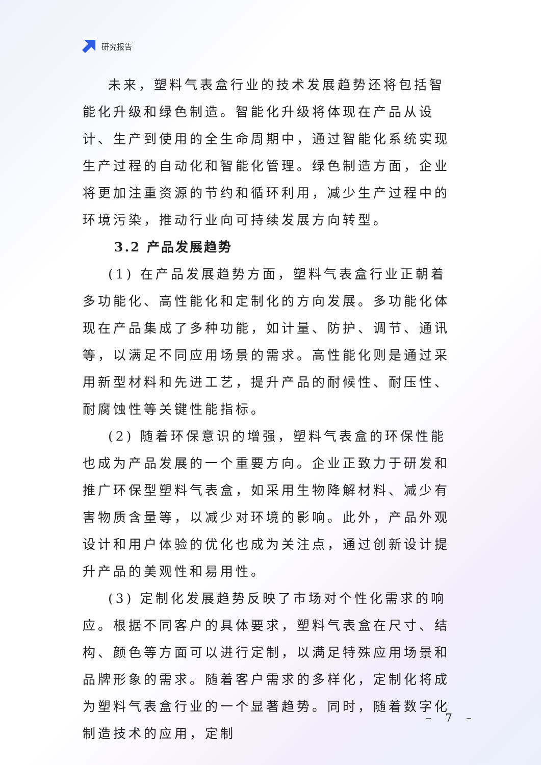研究报告
未来，塑料气表盒行业的技术发展趋势还将包括智能化升级和绿色制造。智能化升级将体现在产品从设计、生产到使用的全生命周期中，通过智能化系统实现生产过程的自动化和智能化管理。绿色制造方面，企业将更加注重资源的节约和循环利用，减少生产过程中的环境污染，推动行业向可持续发展方向转型。
3.2 产品发展趋势
(1) 在产品发展趋势方面，塑料气表盒行业正朝着多功能化、高性能化和定制化的方向发展。多功能化体现在产品集成了多种功能，如计量、防护、调节、通讯等，以满足不同应用场景的需求。高性能化则是通过采用新型材料和先进工艺，提升产品的耐候性、耐压性、耐腐蚀性等关键性能指标。
(2) 随着环保意识的增强，塑料气表盒的环保性能也成为产品发展的一个重要方向。企业正致力于研发和推广环保型塑料气表盒，如采用生物降解材料、减少有害物质含量等，以减少对环境的影响。此外，产品外观设计和用户体验的优化也成为关注点，通过创新设计提升产品的美观性和易用性。
(3) 定制化发展趋势反映了市场对个性化需求的响应。根据不同客户的具体要求，塑料气表盒在尺寸、结构、颜色等方面可以进行定制，以满足特殊应用场景和品牌形象的需求。随着客户需求的多样化，定制化将成为塑料气表盒行业的一个显著趋势。同时，随着数字化制造技术的应用，定制
– 7 –